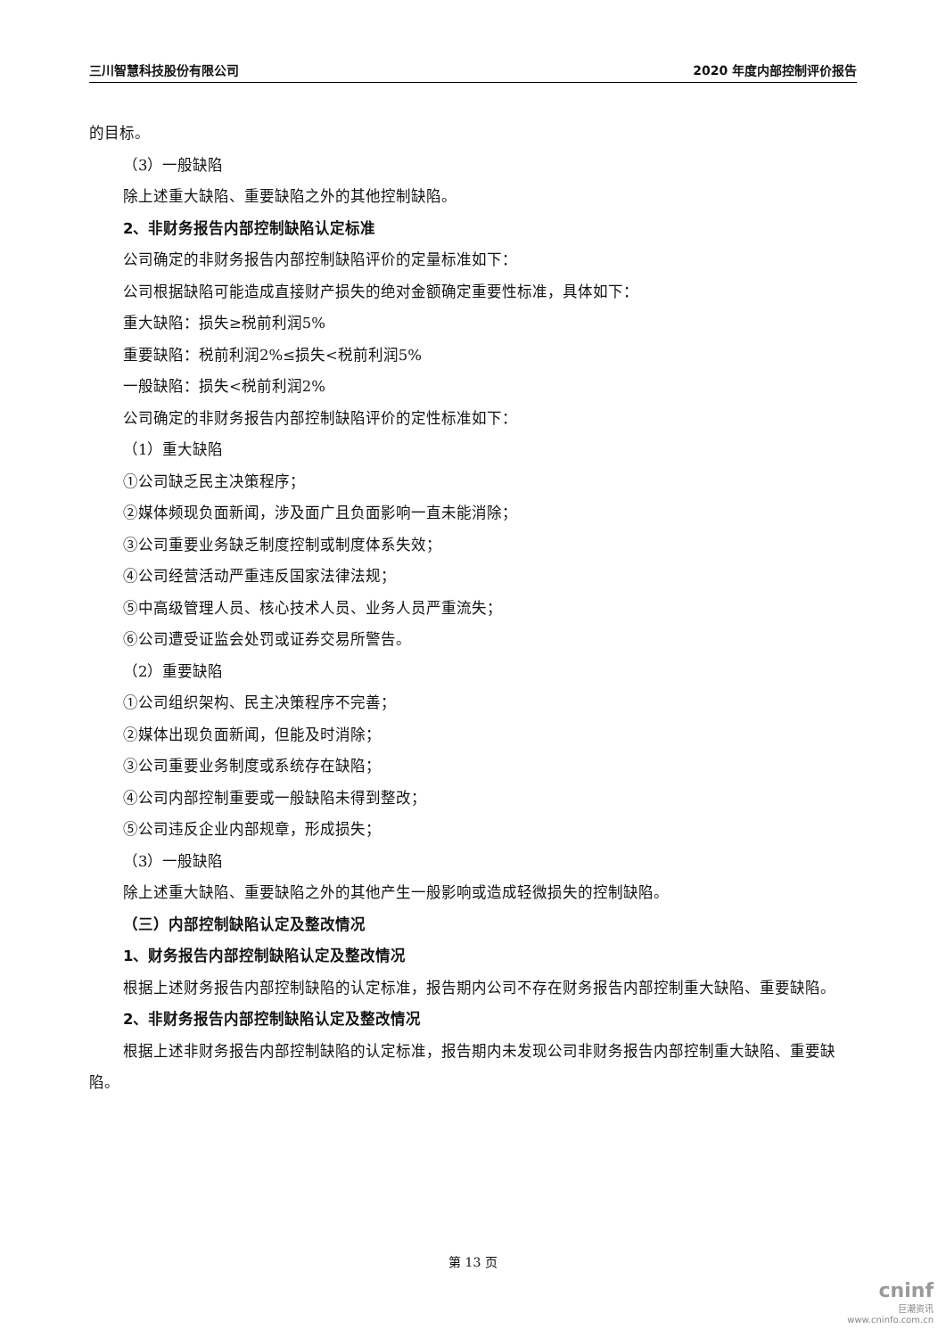三川智慧科技股份有限公司 2020 年度内部控制评价报告
的目标。
（3）一般缺陷
除上述重大缺陷、重要缺陷之外的其他控制缺陷。
2、非财务报告内部控制缺陷认定标准
公司确定的非财务报告内部控制缺陷评价的定量标准如下：
公司根据缺陷可能造成直接财产损失的绝对金额确定重要性标准，具体如下：
重大缺陷：损失≥税前利润5%
重要缺陷：税前利润2%≤损失<税前利润5%
一般缺陷：损失<税前利润2%
公司确定的非财务报告内部控制缺陷评价的定性标准如下：
（1）重大缺陷
①公司缺乏民主决策程序；
②媒体频现负面新闻，涉及面广且负面影响一直未能消除；
③公司重要业务缺乏制度控制或制度体系失效；
④公司经营活动严重违反国家法律法规；
⑤中高级管理人员、核心技术人员、业务人员严重流失；
⑥公司遭受证监会处罚或证券交易所警告。
（2）重要缺陷
①公司组织架构、民主决策程序不完善；
②媒体出现负面新闻，但能及时消除；
③公司重要业务制度或系统存在缺陷；
④公司内部控制重要或一般缺陷未得到整改；
⑤公司违反企业内部规章，形成损失；
（3）一般缺陷
除上述重大缺陷、重要缺陷之外的其他产生一般影响或造成轻微损失的控制缺陷。
（三）内部控制缺陷认定及整改情况
1、财务报告内部控制缺陷认定及整改情况
根据上述财务报告内部控制缺陷的认定标准，报告期内公司不存在财务报告内部控制重大缺陷、重要缺陷。
2、非财务报告内部控制缺陷认定及整改情况
根据上述非财务报告内部控制缺陷的认定标准，报告期内未发现公司非财务报告内部控制重大缺陷、重要缺陷。
第 13 页
cninf
巨潮资讯
www.cninfo.com.cn